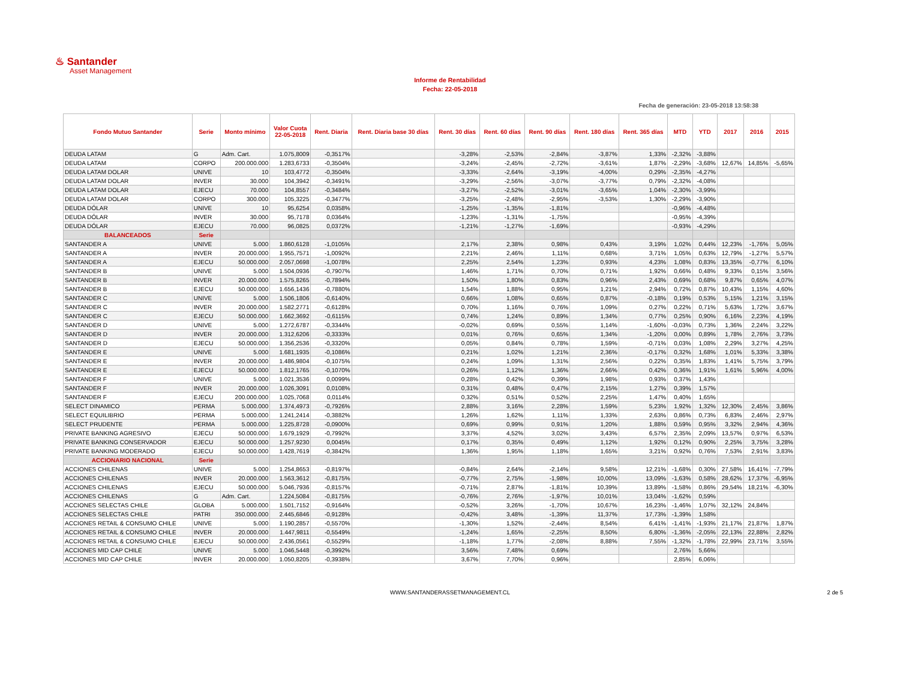♨ Santander
Asset Management
Informe de Rentabilidad
Fecha: 22-05-2018
Fecha de generación: 23-05-2018 13:58:38
| Fondo Mutuo Santander | Serie | Monto mínimo | Valor Cuota 22-05-2018 | Rent. Diaria | Rent. Diaria base 30 días | Rent. 30 días | Rent. 60 días | Rent. 90 días | Rent. 180 días | Rent. 365 días | MTD | YTD | 2017 | 2016 | 2015 |
| --- | --- | --- | --- | --- | --- | --- | --- | --- | --- | --- | --- | --- | --- | --- | --- |
| DEUDA LATAM | G | Adm. Cart. | 1.075,8009 | -0,3517% | | -3,28% | -2,53% | -2,84% | -3,87% | 1,33% | -2,32% | -3,88% | | | |
| DEUDA LATAM | CORPO | 200.000.000 | 1.283,6733 | -0,3504% | | -3,24% | -2,45% | -2,72% | -3,61% | 1,87% | -2,29% | -3,68% | 12,67% | 14,85% | -5,65% |
| DEUDA LATAM DOLAR | UNIVE | 10 | 103,4772 | -0,3504% | | -3,33% | -2,64% | -3,19% | -4,00% | 0,29% | -2,35% | -4,27% | | | |
| DEUDA LATAM DOLAR | INVER | 30.000 | 104,3942 | -0,3491% | | -3,29% | -2,56% | -3,07% | -3,77% | 0,79% | -2,32% | -4,08% | | | |
| DEUDA LATAM DOLAR | EJECU | 70.000 | 104,8557 | -0,3484% | | -3,27% | -2,52% | -3,01% | -3,65% | 1,04% | -2,30% | -3,99% | | | |
| DEUDA LATAM DOLAR | CORPO | 300.000 | 105,3225 | -0,3477% | | -3,25% | -2,48% | -2,95% | -3,53% | 1,30% | -2,29% | -3,90% | | | |
| DEUDA DÓLAR | UNIVE | 10 | 95,6254 | 0,0358% | | -1,25% | -1,35% | -1,81% | | | -0,96% | -4,48% | | | |
| DEUDA DÓLAR | INVER | 30.000 | 95,7178 | 0,0364% | | -1,23% | -1,31% | -1,75% | | | -0,95% | -4,39% | | | |
| DEUDA DÓLAR | EJECU | 70.000 | 96,0825 | 0,0372% | | -1,21% | -1,27% | -1,69% | | | -0,93% | -4,29% | | | |
| BALANCEADOS | Serie | | | | | | | | | | | | | | |
| SANTANDER A | UNIVE | 5.000 | 1.860,6128 | -1,0105% | | 2,17% | 2,38% | 0,98% | 0,43% | 3,19% | 1,02% | 0,44% | 12,23% | -1,76% | 5,05% |
| SANTANDER A | INVER | 20.000.000 | 1.955,7571 | -1,0092% | | 2,21% | 2,46% | 1,11% | 0,68% | 3,71% | 1,05% | 0,63% | 12,79% | -1,27% | 5,57% |
| SANTANDER A | EJECU | 50.000.000 | 2.057,0698 | -1,0078% | | 2,25% | 2,54% | 1,23% | 0,93% | 4,23% | 1,08% | 0,83% | 13,35% | -0,77% | 6,10% |
| SANTANDER B | UNIVE | 5.000 | 1.504,0936 | -0,7907% | | 1,46% | 1,71% | 0,70% | 0,71% | 1,92% | 0,66% | 0,48% | 9,33% | 0,15% | 3,56% |
| SANTANDER B | INVER | 20.000.000 | 1.575,8265 | -0,7894% | | 1,50% | 1,80% | 0,83% | 0,96% | 2,43% | 0,69% | 0,68% | 9,87% | 0,65% | 4,07% |
| SANTANDER B | EJECU | 50.000.000 | 1.656,1436 | -0,7880% | | 1,54% | 1,88% | 0,95% | 1,21% | 2,94% | 0,72% | 0,87% | 10,43% | 1,15% | 4,60% |
| SANTANDER C | UNIVE | 5.000 | 1.506,1806 | -0,6140% | | 0,66% | 1,08% | 0,65% | 0,87% | -0,18% | 0,19% | 0,53% | 5,15% | 1,21% | 3,15% |
| SANTANDER C | INVER | 20.000.000 | 1.582,2771 | -0,6128% | | 0,70% | 1,16% | 0,76% | 1,09% | 0,27% | 0,22% | 0,71% | 5,63% | 1,72% | 3,67% |
| SANTANDER C | EJECU | 50.000.000 | 1.662,3692 | -0,6115% | | 0,74% | 1,24% | 0,89% | 1,34% | 0,77% | 0,25% | 0,90% | 6,16% | 2,23% | 4,19% |
| SANTANDER D | UNIVE | 5.000 | 1.272,6787 | -0,3344% | | -0,02% | 0,69% | 0,55% | 1,14% | -1,60% | -0,03% | 0,73% | 1,36% | 2,24% | 3,22% |
| SANTANDER D | INVER | 20.000.000 | 1.312,6206 | -0,3333% | | 0,01% | 0,76% | 0,65% | 1,34% | -1,20% | 0,00% | 0,89% | 1,78% | 2,76% | 3,73% |
| SANTANDER D | EJECU | 50.000.000 | 1.356,2536 | -0,3320% | | 0,05% | 0,84% | 0,78% | 1,59% | -0,71% | 0,03% | 1,08% | 2,29% | 3,27% | 4,25% |
| SANTANDER E | UNIVE | 5.000 | 1.681,1935 | -0,1086% | | 0,21% | 1,02% | 1,21% | 2,36% | -0,17% | 0,32% | 1,68% | 1,01% | 5,33% | 3,38% |
| SANTANDER E | INVER | 20.000.000 | 1.486,9804 | -0,1075% | | 0,24% | 1,09% | 1,31% | 2,56% | 0,22% | 0,35% | 1,83% | 1,41% | 5,75% | 3,79% |
| SANTANDER E | EJECU | 50.000.000 | 1.812,1765 | -0,1070% | | 0,26% | 1,12% | 1,36% | 2,66% | 0,42% | 0,36% | 1,91% | 1,61% | 5,96% | 4,00% |
| SANTANDER F | UNIVE | 5.000 | 1.021,3536 | 0,0099% | | 0,28% | 0,42% | 0,39% | 1,98% | 0,93% | 0,37% | 1,43% | | | |
| SANTANDER F | INVER | 20.000.000 | 1.026,3091 | 0,0108% | | 0,31% | 0,48% | 0,47% | 2,15% | 1,27% | 0,39% | 1,57% | | | |
| SANTANDER F | EJECU | 200.000.000 | 1.025,7068 | 0,0114% | | 0,32% | 0,51% | 0,52% | 2,25% | 1,47% | 0,40% | 1,65% | | | |
| SELECT DINAMICO | PERMA | 5.000.000 | 1.374,4973 | -0,7926% | | 2,88% | 3,16% | 2,28% | 1,59% | 5,23% | 1,92% | 1,32% | 12,30% | 2,45% | 3,86% |
| SELECT EQUILIBRIO | PERMA | 5.000.000 | 1.241,2414 | -0,3882% | | 1,26% | 1,62% | 1,11% | 1,33% | 2,63% | 0,86% | 0,73% | 6,83% | 2,46% | 2,97% |
| SELECT PRUDENTE | PERMA | 5.000.000 | 1.225,8728 | -0,0900% | | 0,69% | 0,99% | 0,91% | 1,20% | 1,88% | 0,59% | 0,95% | 3,32% | 2,94% | 4,36% |
| PRIVATE BANKING AGRESIVO | EJECU | 50.000.000 | 1.679,1929 | -0,7992% | | 3,37% | 4,52% | 3,02% | 3,43% | 6,57% | 2,35% | 2,09% | 13,57% | 0,97% | 6,53% |
| PRIVATE BANKING CONSERVADOR | EJECU | 50.000.000 | 1.257,9230 | 0,0045% | | 0,17% | 0,35% | 0,49% | 1,12% | 1,92% | 0,12% | 0,90% | 2,25% | 3,75% | 3,28% |
| PRIVATE BANKING MODERADO | EJECU | 50.000.000 | 1.428,7619 | -0,3842% | | 1,36% | 1,95% | 1,18% | 1,65% | 3,21% | 0,92% | 0,76% | 7,53% | 2,91% | 3,83% |
| ACCIONARIO NACIONAL | Serie | | | | | | | | | | | | | | |
| ACCIONES CHILENAS | UNIVE | 5.000 | 1.254,8653 | -0,8197% | | -0,84% | 2,64% | -2,14% | 9,58% | 12,21% | -1,68% | 0,30% | 27,58% | 16,41% | -7,79% |
| ACCIONES CHILENAS | INVER | 20.000.000 | 1.563,3612 | -0,8175% | | -0,77% | 2,75% | -1,98% | 10,00% | 13,09% | -1,63% | 0,58% | 28,62% | 17,37% | -6,95% |
| ACCIONES CHILENAS | EJECU | 50.000.000 | 5.046,7936 | -0,8157% | | -0,71% | 2,87% | -1,81% | 10,39% | 13,89% | -1,58% | 0,86% | 29,54% | 18,21% | -6,30% |
| ACCIONES CHILENAS | G | Adm. Cart. | 1.224,5084 | -0,8175% | | -0,76% | 2,76% | -1,97% | 10,01% | 13,04% | -1,62% | 0,59% | | | |
| ACCIONES SELECTAS CHILE | GLOBA | 5.000.000 | 1.501,7152 | -0,9164% | | -0,52% | 3,26% | -1,70% | 10,67% | 16,23% | -1,46% | 1,07% | 32,12% | 24,84% | |
| ACCIONES SELECTAS CHILE | PATRI | 350.000.000 | 2.445,6846 | -0,9128% | | -0,42% | 3,48% | -1,39% | 11,37% | 17,73% | -1,39% | 1,58% | | | |
| ACCIONES RETAIL & CONSUMO CHILE | UNIVE | 5.000 | 1.190,2857 | -0,5570% | | -1,30% | 1,52% | -2,44% | 8,54% | 6,41% | -1,41% | -1,93% | 21,17% | 21,87% | 1,87% |
| ACCIONES RETAIL & CONSUMO CHILE | INVER | 20.000.000 | 1.447,9811 | -0,5549% | | -1,24% | 1,65% | -2,25% | 8,50% | 6,80% | -1,36% | -2,05% | 22,13% | 22,88% | 2,82% |
| ACCIONES RETAIL & CONSUMO CHILE | EJECU | 50.000.000 | 2.436,0561 | -0,5529% | | -1,18% | 1,77% | -2,08% | 8,88% | 7,55% | -1,32% | -1,78% | 22,99% | 23,71% | 3,55% |
| ACCIONES MID CAP CHILE | UNIVE | 5.000 | 1.046,5448 | -0,3992% | | 3,56% | 7,48% | 0,69% | | | 2,76% | 5,66% | | | |
| ACCIONES MID CAP CHILE | INVER | 20.000.000 | 1.050,8205 | -0,3938% | | 3,67% | 7,70% | 0,96% | | | 2,85% | 6,06% | | | |
WWW.SANTANDERASSETMANAGEMENT.CL 2 de 5